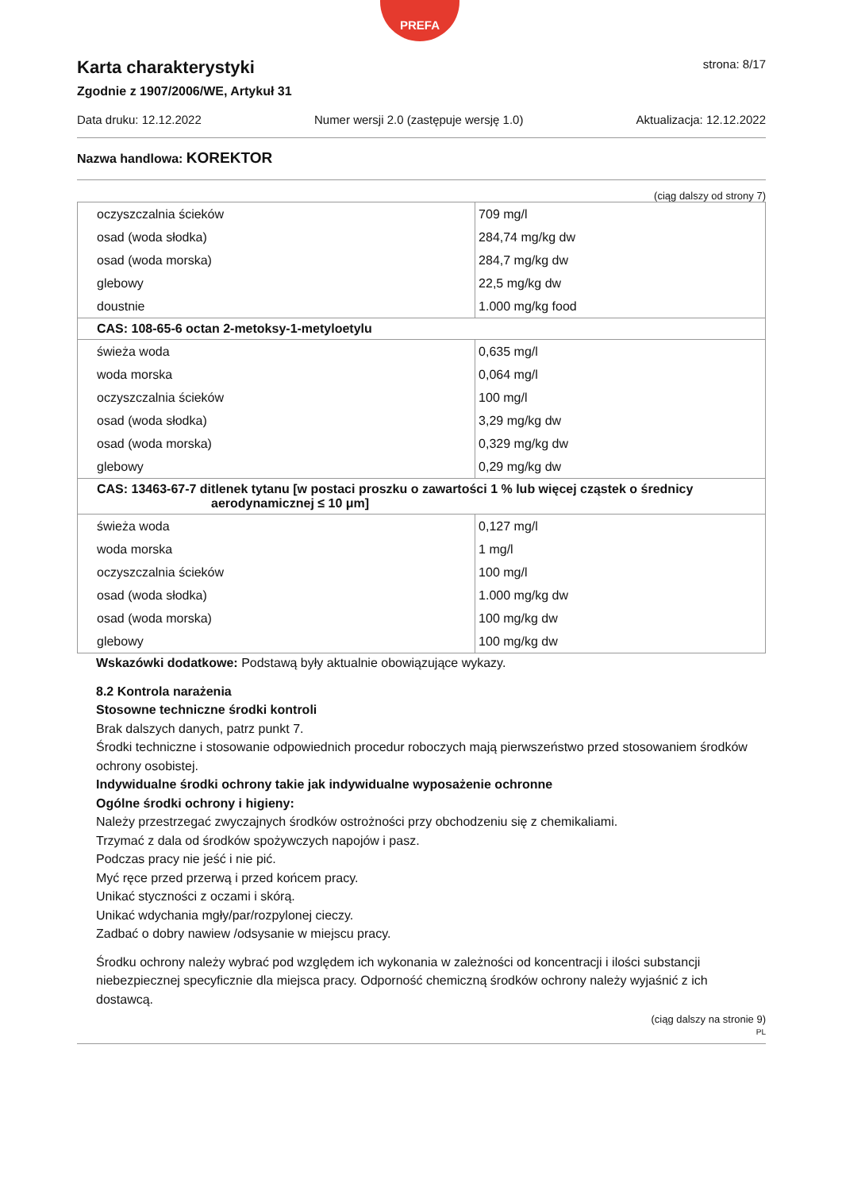Karta charakterystyki
Zgodnie z 1907/2006/WE, Artykuł 31
PREFA
strona: 8/17
Data druku: 12.12.2022 Numer wersji 2.0 (zastępuje wersję 1.0) Aktualizacja: 12.12.2022
Nazwa handlowa: KOREKTOR
(ciąg dalszy od strony 7)
| oczyszczalnia ścieków | 709 mg/l |
| osad (woda słodka) | 284,74 mg/kg dw |
| osad (woda morska) | 284,7 mg/kg dw |
| glebowy | 22,5 mg/kg dw |
| doustnie | 1.000 mg/kg food |
| CAS: 108-65-6 octan 2-metoksy-1-metyloetylu | |
| świeża woda | 0,635 mg/l |
| woda morska | 0,064 mg/l |
| oczyszczalnia ścieków | 100 mg/l |
| osad (woda słodka) | 3,29 mg/kg dw |
| osad (woda morska) | 0,329 mg/kg dw |
| glebowy | 0,29 mg/kg dw |
| CAS: 13463-67-7 ditlenek tytanu [w postaci proszku o zawartości 1 % lub więcej cząstek o średnicy aerodynamicznej ≤ 10 μm] | |
| świeża woda | 0,127 mg/l |
| woda morska | 1 mg/l |
| oczyszczalnia ścieków | 100 mg/l |
| osad (woda słodka) | 1.000 mg/kg dw |
| osad (woda morska) | 100 mg/kg dw |
| glebowy | 100 mg/kg dw |
Wskazówki dodatkowe: Podstawą były aktualnie obowiązujące wykazy.
8.2 Kontrola narażenia
Stosowne techniczne środki kontroli
Brak dalszych danych, patrz punkt 7.
Środki techniczne i stosowanie odpowiednich procedur roboczych mają pierwszeństwo przed stosowaniem środków ochrony osobistej.
Indywidualne środki ochrony takie jak indywidualne wyposażenie ochronne
Ogólne środki ochrony i higieny:
Należy przestrzegać zwyczajnych środków ostrożności przy obchodzeniu się z chemikaliami.
Trzymać z dala od środków spożywczych napojów i pasz.
Podczas pracy nie jeść i nie pić.
Myć ręce przed przerwą i przed końcem pracy.
Unikać styczności z oczami i skórą.
Unikać wdychania mgły/par/rozpylonej cieczy.
Zadbać o dobry nawiew /odsysanie w miejscu pracy.
Środku ochrony należy wybrać pod względem ich wykonania w zależności od koncentracji i ilości substancji niebezpiecznej specyficznie dla miejsca pracy. Odporność chemiczną środków ochrony należy wyjaśnić z ich dostawcą.
(ciąg dalszy na stronie 9)
PL